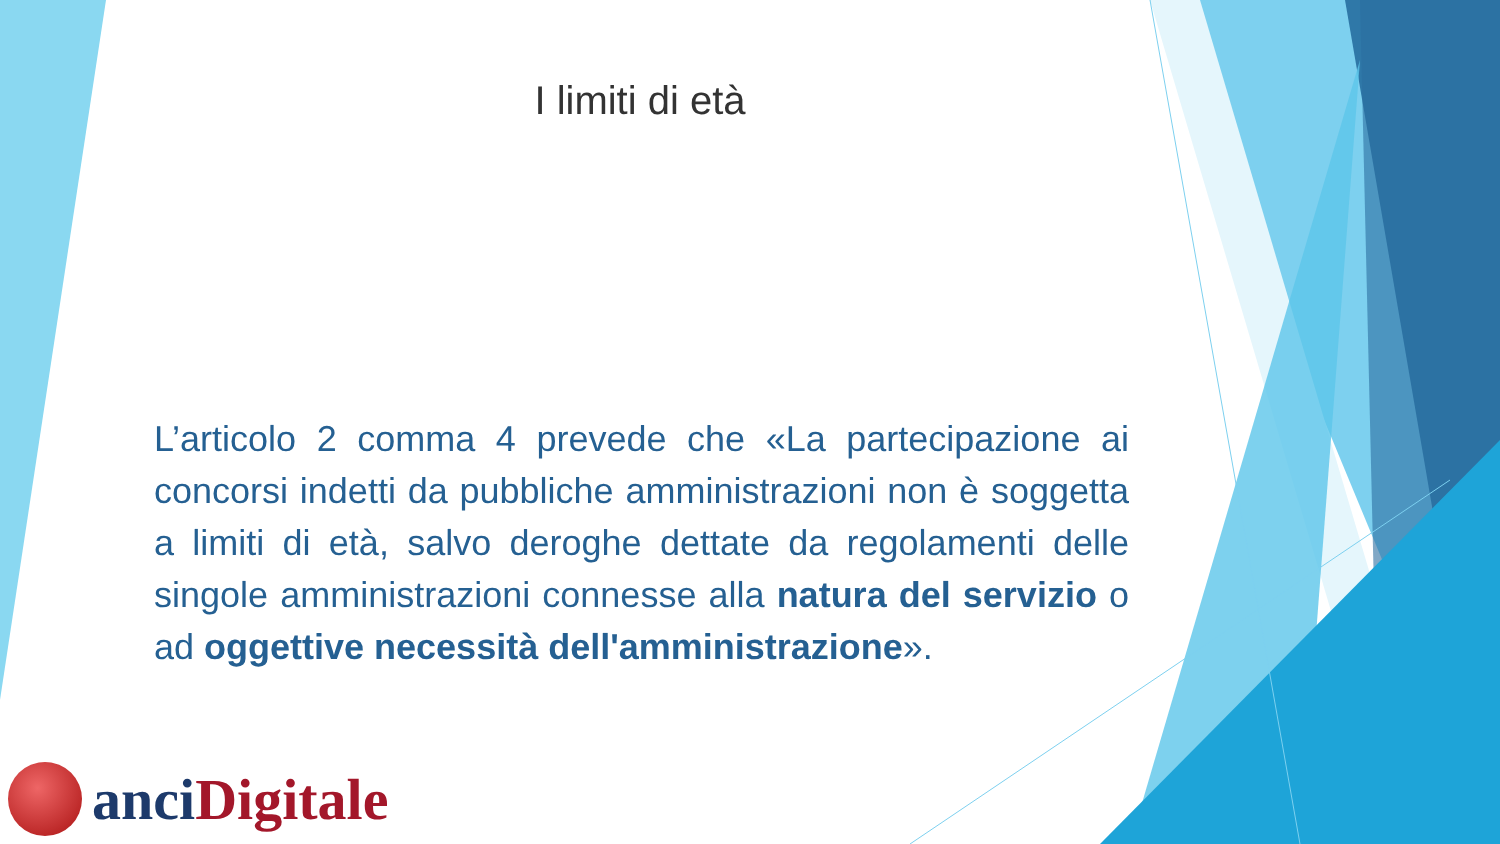I limiti di età
L’articolo 2 comma 4 prevede che «La partecipazione ai concorsi indetti da pubbliche amministrazioni non è soggetta a limiti di età, salvo deroghe dettate da regolamenti delle singole amministrazioni connesse alla natura del servizio o ad oggettive necessità dell'amministrazione».
anci Digitale